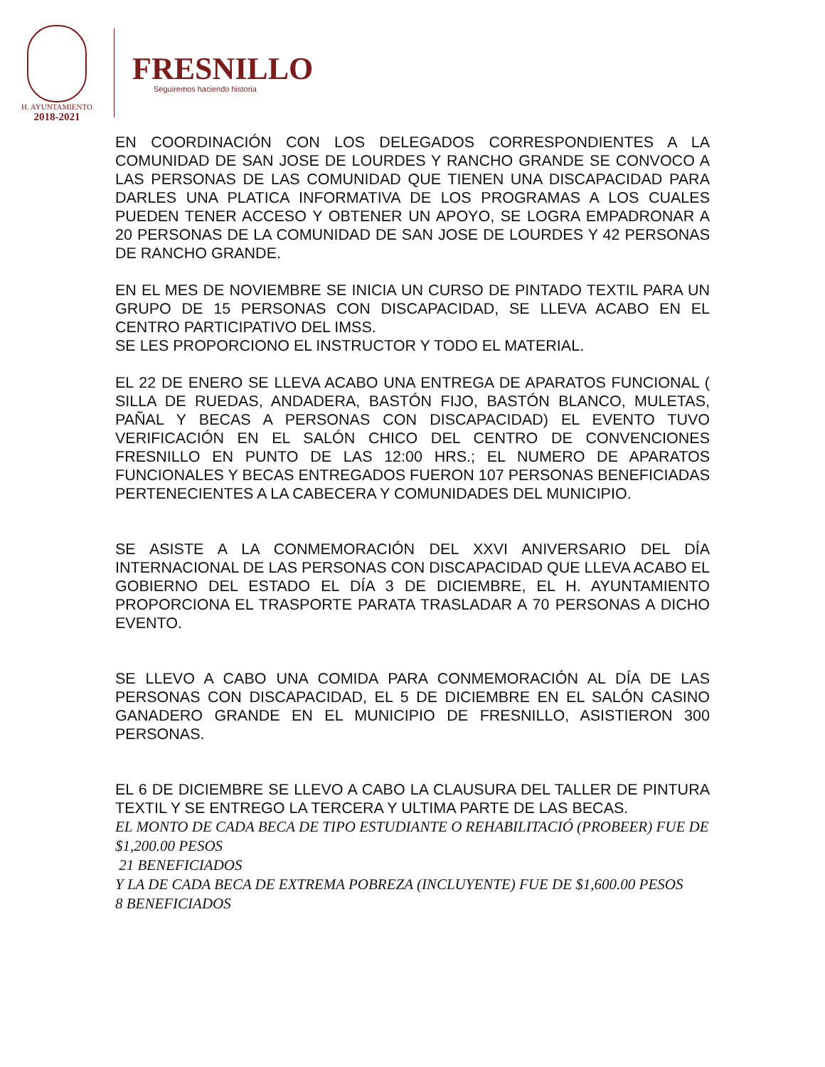H. AYUNTAMIENTO
2018-2021
FRESNILLO
Seguiremos haciendo historia
EN COORDINACIÓN CON LOS DELEGADOS CORRESPONDIENTES A LA COMUNIDAD DE SAN JOSE DE LOURDES Y RANCHO GRANDE SE CONVOCO A LAS PERSONAS DE LAS COMUNIDAD QUE TIENEN UNA DISCAPACIDAD PARA DARLES UNA PLATICA INFORMATIVA DE LOS PROGRAMAS A LOS CUALES PUEDEN TENER ACCESO Y OBTENER UN APOYO, SE LOGRA EMPADRONAR A 20 PERSONAS DE LA COMUNIDAD DE SAN JOSE DE LOURDES Y 42 PERSONAS DE RANCHO GRANDE.
EN EL MES DE NOVIEMBRE SE INICIA UN CURSO DE PINTADO TEXTIL PARA UN GRUPO DE 15 PERSONAS CON DISCAPACIDAD, SE LLEVA ACABO EN EL CENTRO PARTICIPATIVO DEL IMSS.
SE LES PROPORCIONO EL INSTRUCTOR Y TODO EL MATERIAL.
EL 22 DE ENERO SE LLEVA ACABO UNA ENTREGA DE APARATOS FUNCIONAL ( SILLA DE RUEDAS, ANDADERA, BASTÓN FIJO, BASTÓN BLANCO, MULETAS, PAÑAL Y BECAS A PERSONAS CON DISCAPACIDAD) EL EVENTO TUVO VERIFICACIÓN EN EL SALÓN CHICO DEL CENTRO DE CONVENCIONES FRESNILLO EN PUNTO DE LAS 12:00 HRS.; EL NUMERO DE APARATOS FUNCIONALES Y BECAS ENTREGADOS FUERON 107 PERSONAS BENEFICIADAS PERTENECIENTES A LA CABECERA Y COMUNIDADES DEL MUNICIPIO.
SE ASISTE A LA CONMEMORACIÓN DEL XXVI ANIVERSARIO DEL DÍA INTERNACIONAL DE LAS PERSONAS CON DISCAPACIDAD QUE LLEVA ACABO EL GOBIERNO DEL ESTADO EL DÍA 3 DE DICIEMBRE, EL H. AYUNTAMIENTO PROPORCIONA EL TRASPORTE PARATA TRASLADAR A 70 PERSONAS A DICHO EVENTO.
SE LLEVO A CABO UNA COMIDA PARA CONMEMORACIÓN AL DÍA DE LAS PERSONAS CON DISCAPACIDAD, EL 5 DE DICIEMBRE EN EL SALÓN CASINO GANADERO GRANDE EN EL MUNICIPIO DE FRESNILLO, ASISTIERON 300 PERSONAS.
EL 6 DE DICIEMBRE SE LLEVO A CABO LA CLAUSURA DEL TALLER DE PINTURA TEXTIL Y SE ENTREGO LA TERCERA Y ULTIMA PARTE DE LAS BECAS.
EL MONTO DE CADA BECA DE TIPO ESTUDIANTE O REHABILITACIÓ (PROBEER) FUE DE $1,200.00 PESOS
21 BENEFICIADOS
Y LA DE CADA BECA DE EXTREMA POBREZA (INCLUYENTE) FUE DE $1,600.00 PESOS
8 BENEFICIADOS